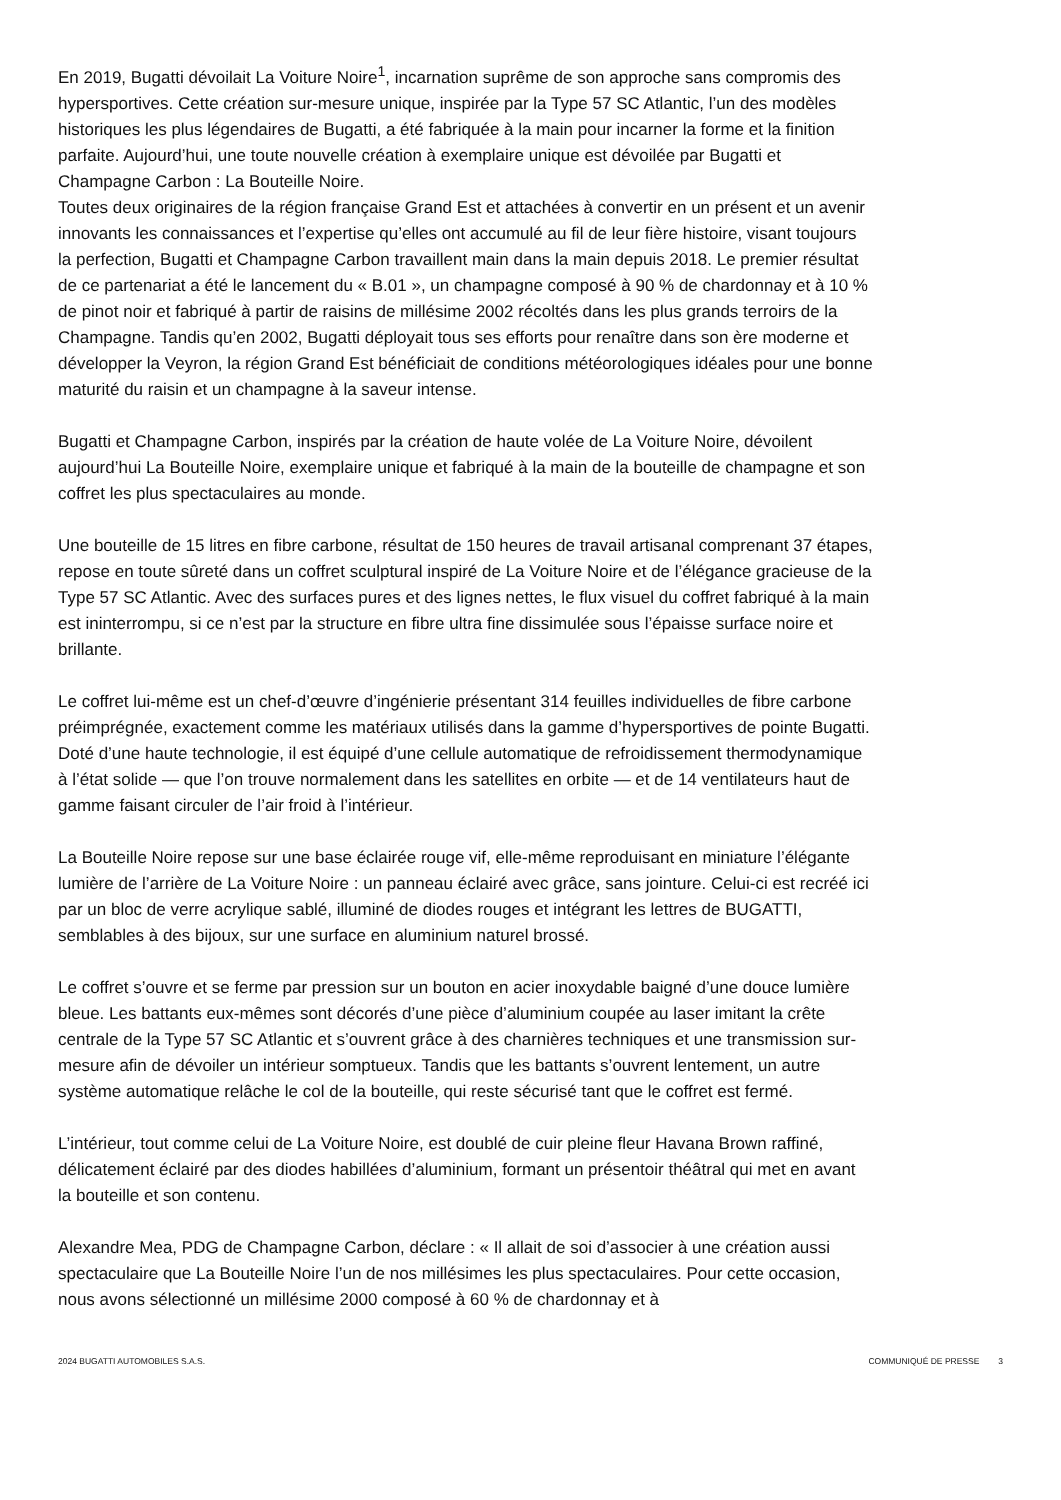En 2019, Bugatti dévoilait La Voiture Noire<sup>1</sup>, incarnation suprême de son approche sans compromis des hypersportives. Cette création sur-mesure unique, inspirée par la Type 57 SC Atlantic, l’un des modèles historiques les plus légendaires de Bugatti, a été fabriquée à la main pour incarner la forme et la finition parfaite. Aujourd’hui, une toute nouvelle création à exemplaire unique est dévoilée par Bugatti et Champagne Carbon : La Bouteille Noire.
Toutes deux originaires de la région française Grand Est et attachées à convertir en un présent et un avenir innovants les connaissances et l’expertise qu’elles ont accumulé au fil de leur fière histoire, visant toujours la perfection, Bugatti et Champagne Carbon travaillent main dans la main depuis 2018. Le premier résultat de ce partenariat a été le lancement du « B.01 », un champagne composé à 90 % de chardonnay et à 10 % de pinot noir et fabriqué à partir de raisins de millésime 2002 récoltés dans les plus grands terroirs de la Champagne. Tandis qu’en 2002, Bugatti déployait tous ses efforts pour renaître dans son ère moderne et développer la Veyron, la région Grand Est bénéficiait de conditions météorologiques idéales pour une bonne maturité du raisin et un champagne à la saveur intense.
Bugatti et Champagne Carbon, inspirés par la création de haute volée de La Voiture Noire, dévoilent aujourd’hui La Bouteille Noire, exemplaire unique et fabriqué à la main de la bouteille de champagne et son coffret les plus spectaculaires au monde.
Une bouteille de 15 litres en fibre carbone, résultat de 150 heures de travail artisanal comprenant 37 étapes, repose en toute sûreté dans un coffret sculptural inspiré de La Voiture Noire et de l’élégance gracieuse de la Type 57 SC Atlantic. Avec des surfaces pures et des lignes nettes, le flux visuel du coffret fabriqué à la main est ininterrompu, si ce n’est par la structure en fibre ultra fine dissimulée sous l’épaisse surface noire et brillante.
Le coffret lui-même est un chef-d’œuvre d’ingénierie présentant 314 feuilles individuelles de fibre carbone préimprégnée, exactement comme les matériaux utilisés dans la gamme d’hypersportives de pointe Bugatti. Doté d’une haute technologie, il est équipé d’une cellule automatique de refroidissement thermodynamique à l’état solide — que l’on trouve normalement dans les satellites en orbite — et de 14 ventilateurs haut de gamme faisant circuler de l’air froid à l’intérieur.
La Bouteille Noire repose sur une base éclairée rouge vif, elle-même reproduisant en miniature l’élégante lumière de l’arrière de La Voiture Noire : un panneau éclairé avec grâce, sans jointure. Celui-ci est recréé ici par un bloc de verre acrylique sablé, illuminé de diodes rouges et intégrant les lettres de BUGATTI, semblables à des bijoux, sur une surface en aluminium naturel brossé.
Le coffret s’ouvre et se ferme par pression sur un bouton en acier inoxydable baigné d’une douce lumière bleue. Les battants eux-mêmes sont décorés d’une pièce d’aluminium coupée au laser imitant la crête centrale de la Type 57 SC Atlantic et s’ouvrent grâce à des charnières techniques et une transmission sur-mesure afin de dévoiler un intérieur somptueux. Tandis que les battants s’ouvrent lentement, un autre système automatique relâche le col de la bouteille, qui reste sécurisé tant que le coffret est fermé.
L’intérieur, tout comme celui de La Voiture Noire, est doublé de cuir pleine fleur Havana Brown raffiné, délicatement éclairé par des diodes habillées d’aluminium, formant un présentoir théâtral qui met en avant la bouteille et son contenu.
Alexandre Mea, PDG de Champagne Carbon, déclare : « Il allait de soi d’associer à une création aussi spectaculaire que La Bouteille Noire l’un de nos millésimes les plus spectaculaires. Pour cette occasion, nous avons sélectionné un millésime 2000 composé à 60 % de chardonnay et à
2024 BUGATTI AUTOMOBILES S.A.S. COMMUNIQUÉ DE PRESSE 3